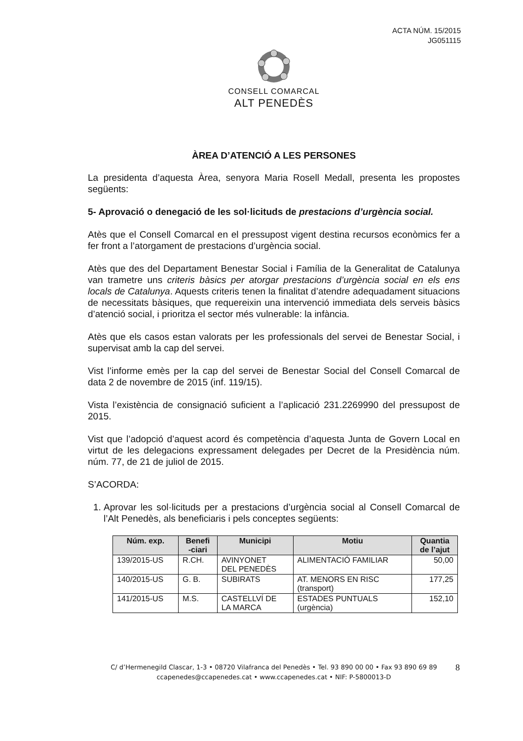ACTA NÚM. 15/2015
JG051115
CONSELL COMARCAL
ALT PENEDÈS
ÀREA D’ATENCIÓ A LES PERSONES
La presidenta d’aquesta Àrea, senyora Maria Rosell Medall, presenta les propostes següents:
5- Aprovació o denegació de les sol·licituds de prestacions d’urgència social.
Atès que el Consell Comarcal en el pressupost vigent destina recursos econòmics fer a fer front a l’atorgament de prestacions d’urgència social.
Atès que des del Departament Benestar Social i Família de la Generalitat de Catalunya van trametre uns criteris bàsics per atorgar prestacions d’urgència social en els ens locals de Catalunya. Aquests criteris tenen la finalitat d’atendre adequadament situacions de necessitats bàsiques, que requereixin una intervenció immediata dels serveis bàsics d’atenció social, i prioritza el sector més vulnerable: la infància.
Atès que els casos estan valorats per les professionals del servei de Benestar Social, i supervisat amb la cap del servei.
Vist l’informe emès per la cap del servei de Benestar Social del Consell Comarcal de data 2 de novembre de 2015 (inf. 119/15).
Vista l’existència de consignació suficient a l’aplicació 231.2269990 del pressupost de 2015.
Vist que l’adopció d’aquest acord és competència d’aquesta Junta de Govern Local en virtut de les delegacions expressament delegades per Decret de la Presidència núm. núm. 77, de 21 de juliol de 2015.
S’ACORDA:
1. Aprovar les sol·licituds per a prestacions d’urgència social al Consell Comarcal de l’Alt Penedès, als beneficiaris i pels conceptes següents:
| Núm. exp. | Benefi -ciari | Municipi | Motiu | Quantia de l’ajut |
| --- | --- | --- | --- | --- |
| 139/2015-US | R.CH. | AVINYONET DEL PENEDÈS | ALIMENTACIÓ FAMILIAR | 50,00 |
| 140/2015-US | G. B. | SUBIRATS | AT. MENORS EN RISC (transport) | 177,25 |
| 141/2015-US | M.S. | CASTELLVÍ DE LA MARCA | ESTADES PUNTUALS (urgència) | 152,10 |
C/ d’Hermenegild Clascar, 1-3 • 08720 Vilafranca del Penedès • Tel. 93 890 00 00 • Fax 93 890 69 89 8
ccapenedes@ccapenedes.cat • www.ccapenedes.cat • NIF: P-5800013-D